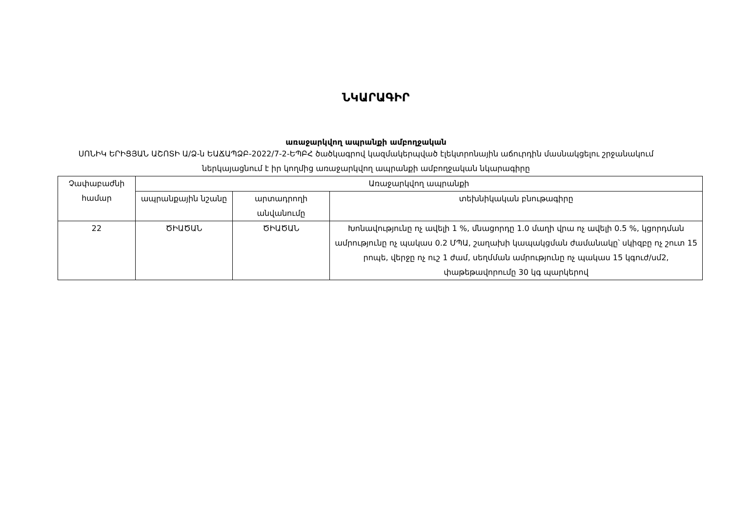ՆԿԱՐԱԳԻՐ
առաջարկվող ապրանքի ամբողջական
ՍՈՆԻԿ ԵՐԻՑՅԱՆ ԱՇՈՏԻ Ա/Ձ-ն ԵԱՃԱՊՁԲ-2022/7-2-ԵՊԲՀ ծածկագրով կազմակերպված էլեկտրոնային աճուրդին մասնակցելու շրջանակում ներկայացնում է իր կողմից առաջարկվող ապրանքի ամբողջական նկարագիրը
| Չափաբաժնի համար | Առաջարկվող ապրանքի | | |
| --- | --- | --- | --- |
| | ապրանքային նշանը | արտադրողի անվանումը | տեխնիկական բնութագիրը |
| 22 | ԾԻԱԾԱՆ | ԾԻԱԾԱՆ | Խոնավությունը ոչ ավելի 1 %, մնացորդը 1.0 մաղի վրա ոչ ավելի 0.5 %, կցորդման ամրությունը ոչ պակաս 0.2 ՄՊԱ, շաղախի կապակցման ժամանակը՝ սկիզբը ոչ շուտ 15 րոպե, վերջը ոչ ուշ 1 ժամ, սեղմման ամրությունը ոչ պակաս 15 կգուժ/սմ2, փաթեթավորումը 30 կգ պարկերով |